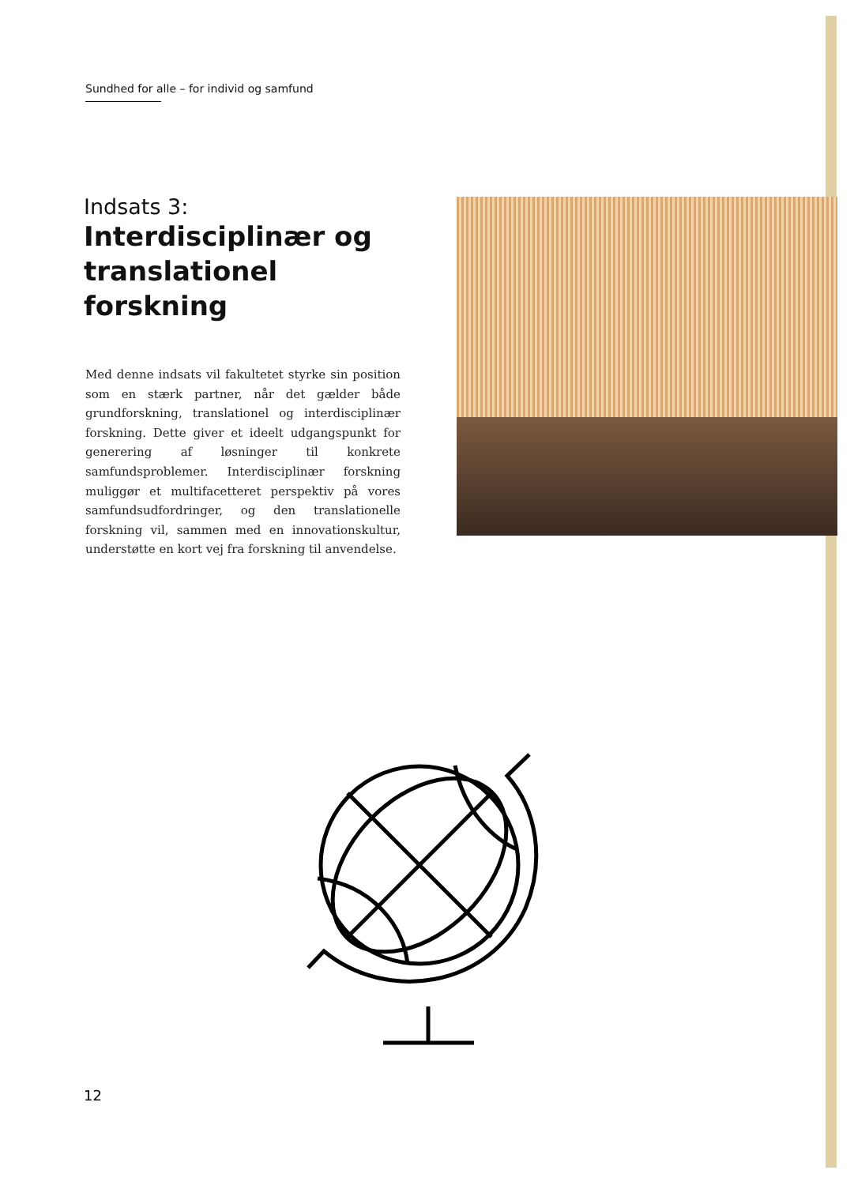Sundhed for alle – for individ og samfund
Indsats 3:
Interdisciplinær og translationel forskning
Med denne indsats vil fakultetet styrke sin position som en stærk partner, når det gælder både grundforskning, translationel og interdisciplinær forskning. Dette giver et ideelt udgangspunkt for generering af løsninger til konkrete samfundsproblemer. Interdisciplinær forsk­ning muliggør et multifacetteret perspektiv på vores samfundsudfordringer, og den translationelle forskning vil, sammen med en innovationskultur, understøtte en kort vej fra forskning til anvendelse.
12